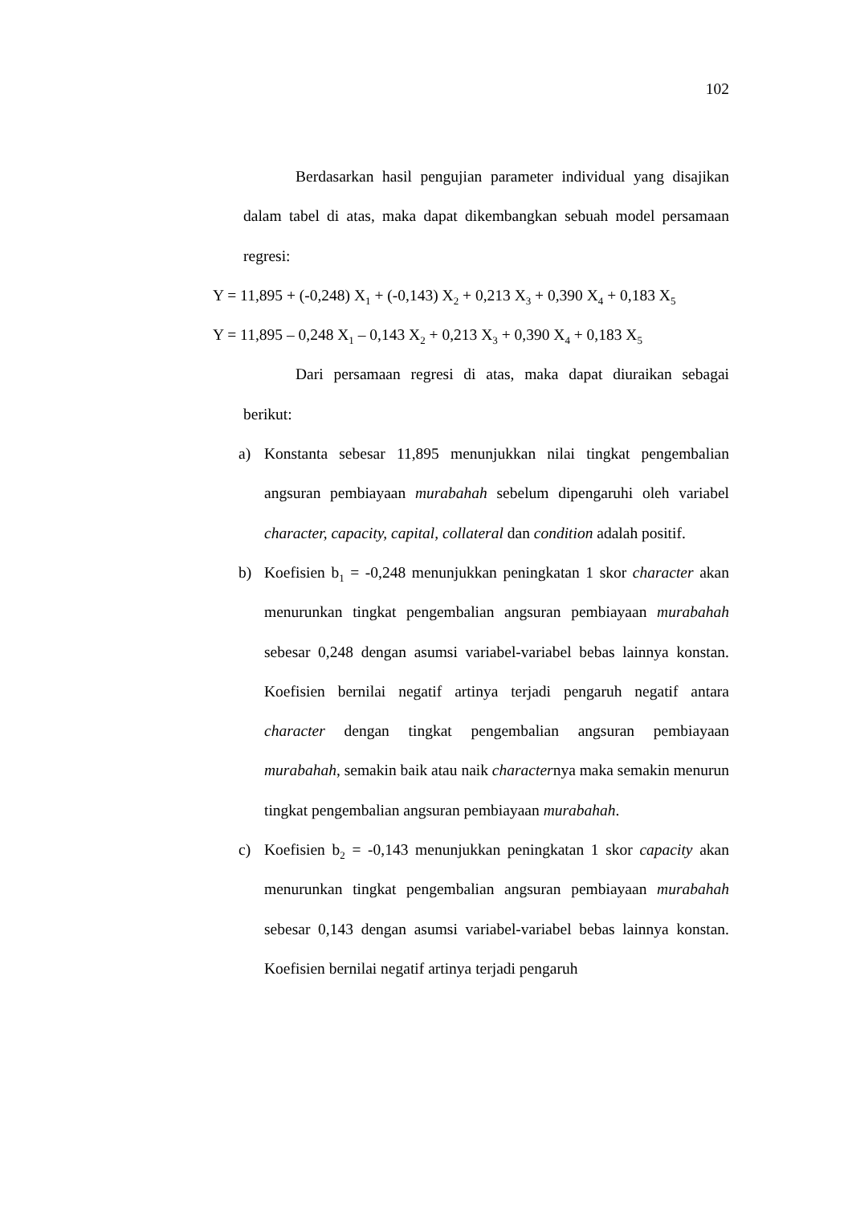102
Berdasarkan hasil pengujian parameter individual yang disajikan dalam tabel di atas, maka dapat dikembangkan sebuah model persamaan regresi:
Y = 11,895 + (-0,248) X<sub>1</sub> + (-0,143) X<sub>2</sub> + 0,213 X<sub>3</sub> + 0,390 X<sub>4</sub> + 0,183 X<sub>5</sub>
Y = 11,895 – 0,248 X<sub>1</sub> – 0,143 X<sub>2</sub> + 0,213 X<sub>3</sub> + 0,390 X<sub>4</sub> + 0,183 X<sub>5</sub>
Dari persamaan regresi di atas, maka dapat diuraikan sebagai berikut:
a) Konstanta sebesar 11,895 menunjukkan nilai tingkat pengembalian angsuran pembiayaan murabahah sebelum dipengaruhi oleh variabel character, capacity, capital, collateral dan condition adalah positif.
b) Koefisien b<sub>1</sub> = -0,248 menunjukkan peningkatan 1 skor character akan menurunkan tingkat pengembalian angsuran pembiayaan murabahah sebesar 0,248 dengan asumsi variabel-variabel bebas lainnya konstan. Koefisien bernilai negatif artinya terjadi pengaruh negatif antara character dengan tingkat pengembalian angsuran pembiayaan murabahah, semakin baik atau naik characternya maka semakin menurun tingkat pengembalian angsuran pembiayaan murabahah.
c) Koefisien b<sub>2</sub> = -0,143 menunjukkan peningkatan 1 skor capacity akan menurunkan tingkat pengembalian angsuran pembiayaan murabahah sebesar 0,143 dengan asumsi variabel-variabel bebas lainnya konstan. Koefisien bernilai negatif artinya terjadi pengaruh